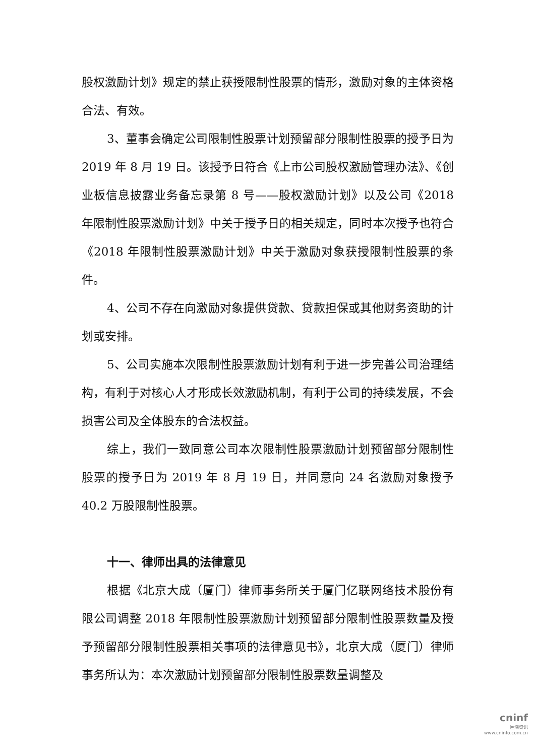股权激励计划》规定的禁止获授限制性股票的情形，激励对象的主体资格合法、有效。
3、董事会确定公司限制性股票计划预留部分限制性股票的授予日为 2019 年 8 月 19 日。该授予日符合《上市公司股权激励管理办法》、《创业板信息披露业务备忘录第 8 号——股权激励计划》以及公司《2018 年限制性股票激励计划》中关于授予日的相关规定，同时本次授予也符合《2018 年限制性股票激励计划》中关于激励对象获授限制性股票的条件。
4、公司不存在向激励对象提供贷款、贷款担保或其他财务资助的计划或安排。
5、公司实施本次限制性股票激励计划有利于进一步完善公司治理结构，有利于对核心人才形成长效激励机制，有利于公司的持续发展，不会损害公司及全体股东的合法权益。
综上，我们一致同意公司本次限制性股票激励计划预留部分限制性股票的授予日为 2019 年 8 月 19 日，并同意向 24 名激励对象授予 40.2 万股限制性股票。
十一、律师出具的法律意见
根据《北京大成（厦门）律师事务所关于厦门亿联网络技术股份有限公司调整 2018 年限制性股票激励计划预留部分限制性股票数量及授予预留部分限制性股票相关事项的法律意见书》，北京大成（厦门）律师事务所认为：本次激励计划预留部分限制性股票数量调整及
cninf
巨潮资讯
www.cninfo.com.cn